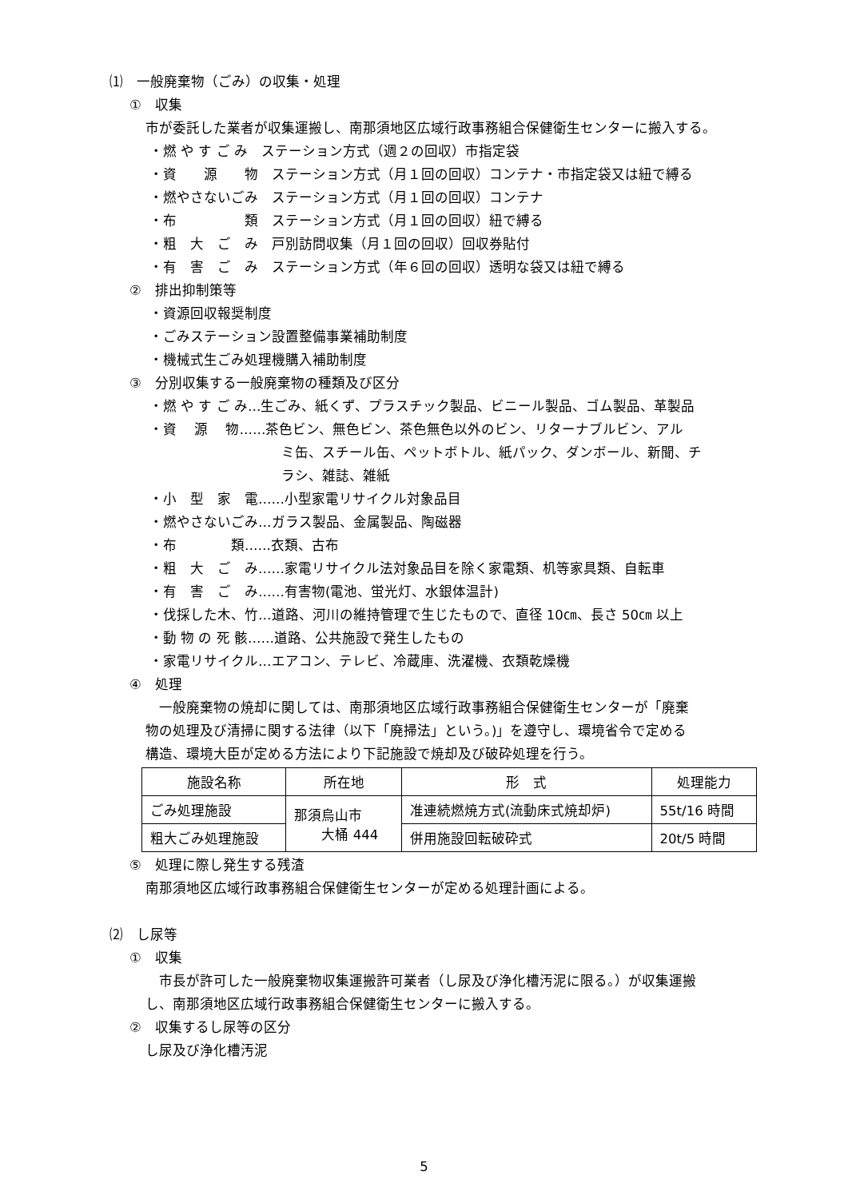⑴　一般廃棄物（ごみ）の収集・処理
①　収集
市が委託した業者が収集運搬し、南那須地区広域行政事務組合保健衛生センターに搬入する。
・燃 や す ご み　ステーション方式（週２の回収）市指定袋
・資　　源　　物　ステーション方式（月１回の回収）コンテナ・市指定袋又は紐で縛る
・燃やさないごみ　ステーション方式（月１回の回収）コンテナ
・布　　　　　類　ステーション方式（月１回の回収）紐で縛る
・粗　大　ご　み　戸別訪問収集（月１回の回収）回収券貼付
・有　害　ご　み　ステーション方式（年６回の回収）透明な袋又は紐で縛る
②　排出抑制策等
・資源回収報奨制度
・ごみステーション設置整備事業補助制度
・機械式生ごみ処理機購入補助制度
③　分別収集する一般廃棄物の種類及び区分
・燃 や す ご み…生ごみ、紙くず、プラスチック製品、ビニール製品、ゴム製品、革製品
・資　 源　 物……茶色ビン、無色ビン、茶色無色以外のビン、リターナブルビン、アル
ミ缶、スチール缶、ペットボトル、紙パック、ダンボール、新聞、チ
ラシ、雑誌、雑紙
・小　型　家　電……小型家電リサイクル対象品目
・燃やさないごみ…ガラス製品、金属製品、陶磁器
・布　　　　類……衣類、古布
・粗　大　ご　み……家電リサイクル法対象品目を除く家電類、机等家具類、自転車
・有　害　ご　み……有害物(電池、蛍光灯、水銀体温計)
・伐採した木、竹…道路、河川の維持管理で生じたもので、直径 10㎝、長さ 50㎝ 以上
・動 物 の 死 骸……道路、公共施設で発生したもの
・家電リサイクル…エアコン、テレビ、冷蔵庫、洗濯機、衣類乾燥機
④　処理
　一般廃棄物の焼却に関しては、南那須地区広域行政事務組合保健衛生センターが「廃棄
物の処理及び清掃に関する法律（以下「廃掃法」という。)」を遵守し、環境省令で定める
構造、環境大臣が定める方法により下記施設で焼却及び破砕処理を行う。
| 施設名称 | 所在地 | 形 式 | 処理能力 |
| --- | --- | --- | --- |
| ごみ処理施設 | 那須烏山市 大桶 444 | 准連続燃焼方式(流動床式焼却炉) | 55t/16 時間 |
| 粗大ごみ処理施設 | | 併用施設回転破砕式 | 20t/5 時間 |
⑤　処理に際し発生する残渣
南那須地区広域行政事務組合保健衛生センターが定める処理計画による。
⑵　し尿等
①　収集
　市長が許可した一般廃棄物収集運搬許可業者（し尿及び浄化槽汚泥に限る。）が収集運搬
し、南那須地区広域行政事務組合保健衛生センターに搬入する。
②　収集するし尿等の区分
し尿及び浄化槽汚泥
5